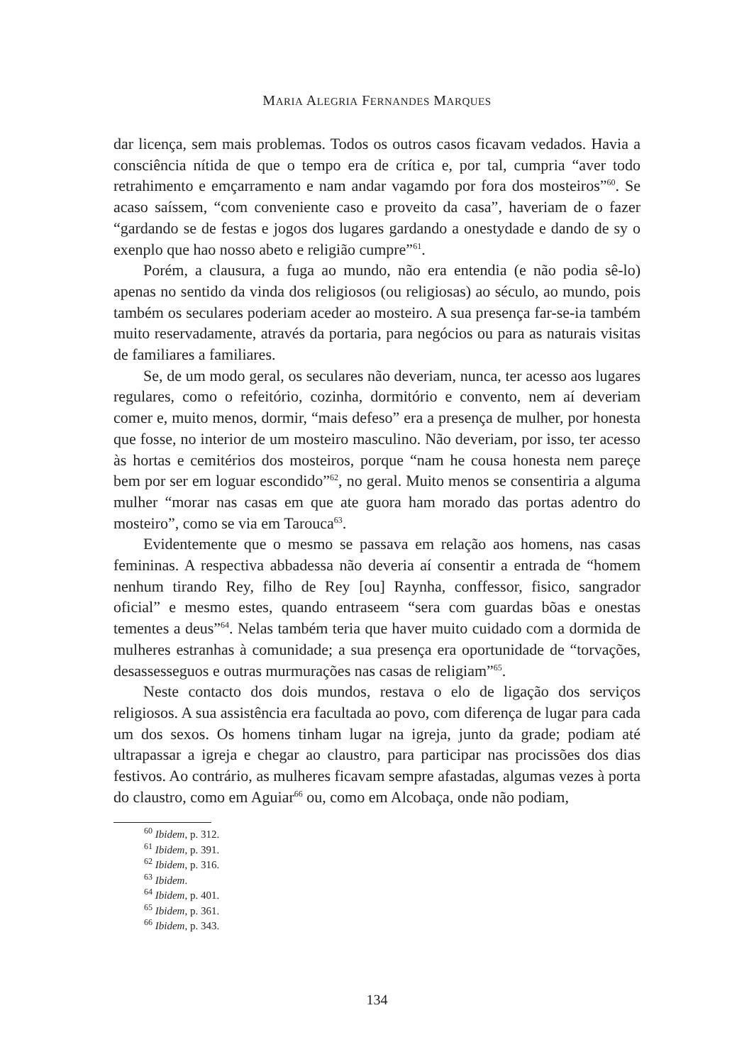MARIA ALEGRIA FERNANDES MARQUES
dar licença, sem mais problemas. Todos os outros casos ficavam vedados. Havia a consciência nítida de que o tempo era de crítica e, por tal, cumpria “aver todo retrahimento e emçarramento e nam andar vagamdo por fora dos mosteiros”<sup>60</sup>. Se acaso saíssem, “com conveniente caso e proveito da casa”, haveriam de o fazer “gardando se de festas e jogos dos lugares gardando a onestydade e dando de sy o exenplo que hao nosso abeto e religião cumpre”<sup>61</sup>.
Porém, a clausura, a fuga ao mundo, não era entendia (e não podia sê-lo) apenas no sentido da vinda dos religiosos (ou religiosas) ao século, ao mundo, pois também os seculares poderiam aceder ao mosteiro. A sua presença far-se-ia também muito reservadamente, através da portaria, para negócios ou para as naturais visitas de familiares a familiares.
Se, de um modo geral, os seculares não deveriam, nunca, ter acesso aos lugares regulares, como o refeitório, cozinha, dormitório e convento, nem aí deveriam comer e, muito menos, dormir, “mais defeso” era a presença de mulher, por honesta que fosse, no interior de um mosteiro masculino. Não deveriam, por isso, ter acesso às hortas e cemitérios dos mosteiros, porque “nam he cousa honesta nem pareçe bem por ser em loguar escondido”<sup>62</sup>, no geral. Muito menos se consentiria a alguma mulher “morar nas casas em que ate guora ham morado das portas adentro do mosteiro”, como se via em Tarouca<sup>63</sup>.
Evidentemente que o mesmo se passava em relação aos homens, nas casas femininas. A respectiva abbadessa não deveria aí consentir a entrada de “homem nenhum tirando Rey, filho de Rey [ou] Raynha, conffessor, fisico, sangrador oficial” e mesmo estes, quando entraseem “sera com guardas bõas e onestas tementes a deus”<sup>64</sup>. Nelas também teria que haver muito cuidado com a dormida de mulheres estranhas à comunidade; a sua presença era oportunidade de “torvações, desassesseguos e outras murmurações nas casas de religiam”<sup>65</sup>.
Neste contacto dos dois mundos, restava o elo de ligação dos serviços religiosos. A sua assistência era facultada ao povo, com diferença de lugar para cada um dos sexos. Os homens tinham lugar na igreja, junto da grade; podiam até ultrapassar a igreja e chegar ao claustro, para participar nas procissões dos dias festivos. Ao contrário, as mulheres ficavam sempre afastadas, algumas vezes à porta do claustro, como em Aguiar<sup>66</sup> ou, como em Alcobaça, onde não podiam,
<sup>60</sup> Ibidem, p. 312.
<sup>61</sup> Ibidem, p. 391.
<sup>62</sup> Ibidem, p. 316.
<sup>63</sup> Ibidem.
<sup>64</sup> Ibidem, p. 401.
<sup>65</sup> Ibidem, p. 361.
<sup>66</sup> Ibidem, p. 343.
134